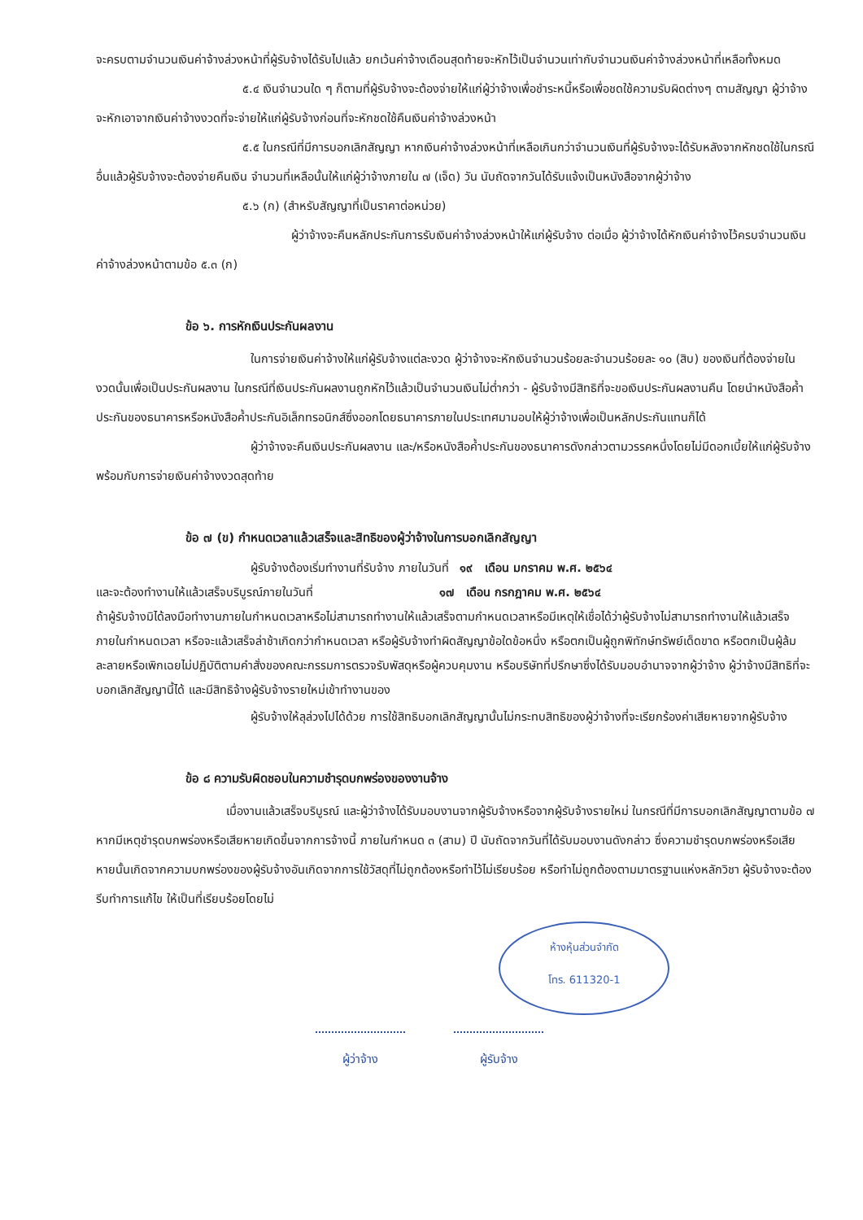จะครบตามจำนวนเงินค่าจ้างล่วงหน้าที่ผู้รับจ้างได้รับไปแล้ว ยกเว้นค่าจ้างเดือนสุดท้ายจะหักไว้เป็นจำนวนเท่ากับจำนวนเงินค่าจ้างล่วงหน้าที่เหลือทั้งหมด
๕.๔ เงินจำนวนใด ๆ ก็ตามที่ผู้รับจ้างจะต้องจ่ายให้แก่ผู้ว่าจ้างเพื่อชำระหนี้หรือเพื่อชดใช้ความรับผิดต่างๆ ตามสัญญา ผู้ว่าจ้างจะหักเอาจากเงินค่าจ้างงวดที่จะจ่ายให้แก่ผู้รับจ้างก่อนที่จะหักชดใช้คืนเงินค่าจ้างล่วงหน้า
๕.๕ ในกรณีที่มีการบอกเลิกสัญญา หากเงินค่าจ้างล่วงหน้าที่เหลือเกินกว่าจำนวนเงินที่ผู้รับจ้างจะได้รับหลังจากหักชดใช้ในกรณีอื่นแล้วผู้รับจ้างจะต้องจ่ายคืนเงิน จำนวนที่เหลือนั้นให้แก่ผู้ว่าจ้างภายใน ๗ (เจ็ด) วัน นับถัดจากวันได้รับแจ้งเป็นหนังสือจากผู้ว่าจ้าง
๕.๖ (ก) (สำหรับสัญญาที่เป็นราคาต่อหน่วย)
ผู้ว่าจ้างจะคืนหลักประกันการรับเงินค่าจ้างล่วงหน้าให้แก่ผู้รับจ้าง ต่อเมื่อ ผู้ว่าจ้างได้หักเงินค่าจ้างไว้ครบจำนวนเงินค่าจ้างล่วงหน้าตามข้อ ๕.๓ (ก)
ข้อ ๖. การหักเงินประกันผลงาน
ในการจ่ายเงินค่าจ้างให้แก่ผู้รับจ้างแต่ละงวด ผู้ว่าจ้างจะหักเงินจำนวนร้อยละจำนวนร้อยละ ๑๐ (สิบ) ของเงินที่ต้องจ่ายในงวดนั้นเพื่อเป็นประกันผลงาน ในกรณีที่เงินประกันผลงานถูกหักไว้แล้วเป็นจำนวนเงินไม่ต่ำกว่า - ผู้รับจ้างมีสิทธิที่จะขอเงินประกันผลงานคืน โดยนำหนังสือค้ำประกันของธนาคารหรือหนังสือค้ำประกันอิเล็กทรอนิกส์ซึ่งออกโดยธนาคารภายในประเทศมามอบให้ผู้ว่าจ้างเพื่อเป็นหลักประกันแทนก็ได้
ผู้ว่าจ้างจะคืนเงินประกันผลงาน และ/หรือหนังสือค้ำประกันของธนาคารดังกล่าวตามวรรคหนึ่งโดยไม่มีดอกเบี้ยให้แก่ผู้รับจ้างพร้อมกับการจ่ายเงินค่าจ้างงวดสุดท้าย
ข้อ ๗ (ข) กำหนดเวลาแล้วเสร็จและสิทธิของผู้ว่าจ้างในการบอกเลิกสัญญา
ผู้รับจ้างต้องเริ่มทำงานที่รับจ้าง ภายในวันที่ ๑๙ เดือน มกราคม พ.ศ. ๒๕๖๔
และจะต้องทำงานให้แล้วเสร็จบริบูรณ์ภายในวันที่ ๑๗ เดือน กรกฎาคม พ.ศ. ๒๕๖๔
ถ้าผู้รับจ้างมิได้ลงมือทำงานภายในกำหนดเวลาหรือไม่สามารถทำงานให้แล้วเสร็จตามกำหนดเวลาหรือมีเหตุให้เชื่อได้ว่าผู้รับจ้างไม่สามารถทำงานให้แล้วเสร็จภายในกำหนดเวลา หรือจะแล้วเสร็จล่าช้าเกิดกว่ากำหนดเวลา หรือผู้รับจ้างทำผิดสัญญาข้อใดข้อหนึ่ง หรือตกเป็นผู้ถูกพิทักษ์ทรัพย์เด็ดขาด หรือตกเป็นผู้ล้มละลายหรือเพิกเฉยไม่ปฏิบัติตามคำสั่งของคณะกรรมการตรวจรับพัสดุหรือผู้ควบคุมงาน หรือบริษัทที่ปรึกษาซึ่งได้รับมอบอำนาจจากผู้ว่าจ้าง ผู้ว่าจ้างมีสิทธิที่จะบอกเลิกสัญญานี้ได้ และมีสิทธิจ้างผู้รับจ้างรายใหม่เข้าทำงานของ
ผู้รับจ้างให้ลุล่วงไปได้ด้วย การใช้สิทธิบอกเลิกสัญญานั้นไม่กระทบสิทธิของผู้ว่าจ้างที่จะเรียกร้องค่าเสียหายจากผู้รับจ้าง
ข้อ ๘ ความรับผิดชอบในความชำรุดบกพร่องของงานจ้าง
เมื่องานแล้วเสร็จบริบูรณ์ และผู้ว่าจ้างได้รับมอบงานจากผู้รับจ้างหรือจากผู้รับจ้างรายใหม่ ในกรณีที่มีการบอกเลิกสัญญาตามข้อ ๗ หากมีเหตุชำรุดบกพร่องหรือเสียหายเกิดขึ้นจากการจ้างนี้ ภายในกำหนด ๓ (สาม) ปี นับถัดจากวันที่ได้รับมอบงานดังกล่าว ซึ่งความชำรุดบกพร่องหรือเสียหายนั้นเกิดจากความบกพร่องของผู้รับจ้างอันเกิดจากการใช้วัสดุที่ไม่ถูกต้องหรือทำไว้ไม่เรียบร้อย หรือทำไม่ถูกต้องตามมาตรฐานแห่งหลักวิชา ผู้รับจ้างจะต้องรีบทำการแก้ไข ให้เป็นที่เรียบร้อยโดยไม่
ห้างหุ้นส่วนจำกัด
โทร. 611320-1
ผู้ว่าจ้าง ผู้รับจ้าง